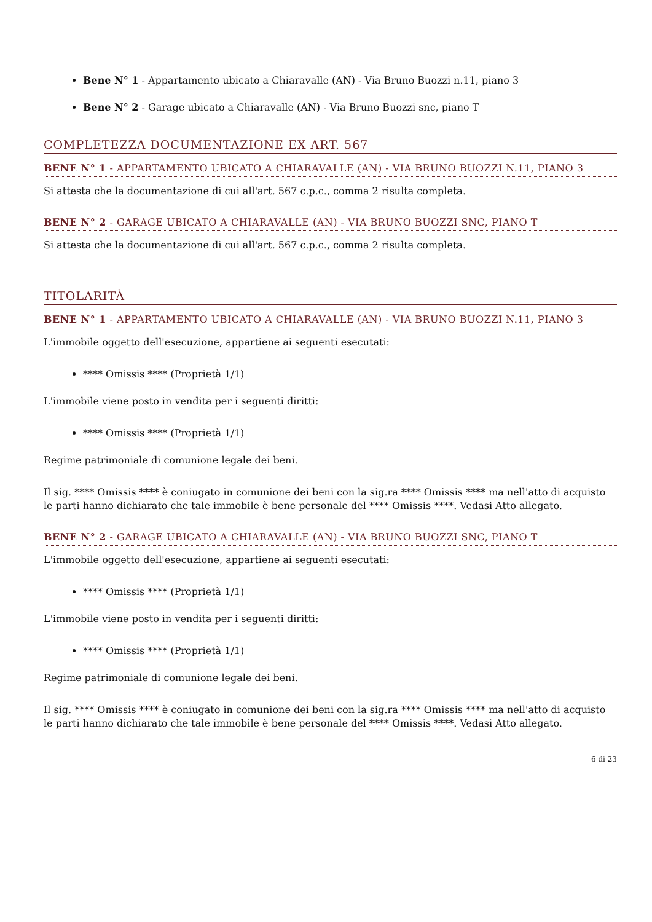Bene N° 1 - Appartamento ubicato a Chiaravalle (AN) - Via Bruno Buozzi n.11, piano 3
Bene N° 2 - Garage ubicato a Chiaravalle (AN) - Via Bruno Buozzi snc, piano T
COMPLETEZZA DOCUMENTAZIONE EX ART. 567
BENE N° 1 - APPARTAMENTO UBICATO A CHIARAVALLE (AN) - VIA BRUNO BUOZZI N.11, PIANO 3
Si attesta che la documentazione di cui all'art. 567 c.p.c., comma 2 risulta completa.
BENE N° 2 - GARAGE UBICATO A CHIARAVALLE (AN) - VIA BRUNO BUOZZI SNC, PIANO T
Si attesta che la documentazione di cui all'art. 567 c.p.c., comma 2 risulta completa.
TITOLARITÀ
BENE N° 1 - APPARTAMENTO UBICATO A CHIARAVALLE (AN) - VIA BRUNO BUOZZI N.11, PIANO 3
L'immobile oggetto dell'esecuzione, appartiene ai seguenti esecutati:
**** Omissis **** (Proprietà 1/1)
L'immobile viene posto in vendita per i seguenti diritti:
**** Omissis **** (Proprietà 1/1)
Regime patrimoniale di comunione legale dei beni.
Il sig. **** Omissis **** è coniugato in comunione dei beni con la sig.ra **** Omissis **** ma nell'atto di acquisto le parti hanno dichiarato che tale immobile è bene personale del **** Omissis ****. Vedasi Atto allegato.
BENE N° 2 - GARAGE UBICATO A CHIARAVALLE (AN) - VIA BRUNO BUOZZI SNC, PIANO T
L'immobile oggetto dell'esecuzione, appartiene ai seguenti esecutati:
**** Omissis **** (Proprietà 1/1)
L'immobile viene posto in vendita per i seguenti diritti:
**** Omissis **** (Proprietà 1/1)
Regime patrimoniale di comunione legale dei beni.
Il sig. **** Omissis **** è coniugato in comunione dei beni con la sig.ra **** Omissis **** ma nell'atto di acquisto le parti hanno dichiarato che tale immobile è bene personale del **** Omissis ****. Vedasi Atto allegato.
6 di 23